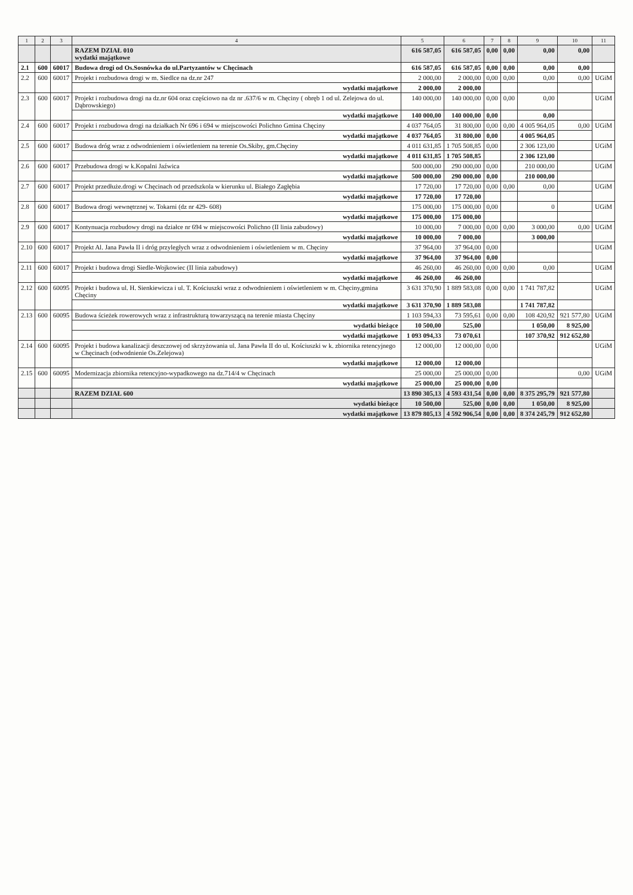| 1 | 2 | 3 | 4 | 5 | 6 | 7 | 8 | 9 | 10 | 11 |
| --- | --- | --- | --- | --- | --- | --- | --- | --- | --- | --- |
| | | | RAZEM DZIAŁ 010 wydatki majątkowe | 616 587,05 | 616 587,05 | 0,00 | 0,00 | 0,00 | 0,00 | |
| 2.1 | 600 | 60017 | Budowa drogi od Os.Sosnówka do ul.Partyzantów w Chęcinach | 616 587,05 | 616 587,05 | 0,00 | 0,00 | 0,00 | 0,00 | |
| 2.2 | 600 | 60017 | Projekt i rozbudowa drogi w m. Siedlce na dz.nr 247 | 2 000,00 | 2 000,00 | 0,00 | 0,00 | 0,00 | 0,00 | UGiM |
| | | | wydatki majątkowe | 2 000,00 | 2 000,00 | | | | | |
| 2.3 | 600 | 60017 | Projekt i rozbudowa drogi na dz.nr 604 oraz częściowo na dz nr .637/6 w m. Chęciny ( obręb 1 od ul. Zelejowa do ul. Dąbrowskiego) | 140 000,00 | 140 000,00 | 0,00 | 0,00 | 0,00 | | UGiM |
| | | | wydatki majątkowe | 140 000,00 | 140 000,00 | 0,00 | | 0,00 | | |
| 2.4 | 600 | 60017 | Projekt i rozbudowa drogi na działkach Nr 696 i 694 w miejscowości Polichno Gmina Chęciny | 4 037 764,05 | 31 800,00 | 0,00 | 0,00 | 4 005 964,05 | 0,00 | UGiM |
| | | | wydatki majątkowe | 4 037 764,05 | 31 800,00 | 0,00 | | 4 005 964,05 | | |
| 2.5 | 600 | 60017 | Budowa dróg wraz z odwodnieniem i oświetleniem na terenie Os.Skiby, gm.Chęciny | 4 011 631,85 | 1 705 508,85 | 0,00 | | 2 306 123,00 | | UGiM |
| | | | wydatki majątkowe | 4 011 631,85 | 1 705 508,85 | | | 2 306 123,00 | | |
| 2.6 | 600 | 60017 | Przebudowa drogi w k.Kopalni Jaźwica | 500 000,00 | 290 000,00 | 0,00 | | 210 000,00 | | UGiM |
| | | | wydatki majątkowe | 500 000,00 | 290 000,00 | 0,00 | | 210 000,00 | | |
| 2.7 | 600 | 60017 | Projekt przedłuże.drogi w Chęcinach od przedszkola w kierunku ul. Białego Zagłębia | 17 720,00 | 17 720,00 | 0,00 | 0,00 | 0,00 | | UGiM |
| | | | wydatki majątkowe | 17 720,00 | 17 720,00 | | | | | |
| 2.8 | 600 | 60017 | Budowa drogi wewnętrznej w. Tokarni (dz nr 429- 608) | 175 000,00 | 175 000,00 | 0,00 | | 0 | | UGiM |
| | | | wydatki majątkowe | 175 000,00 | 175 000,00 | | | | | |
| 2.9 | 600 | 60017 | Kontynuacja rozbudowy drogi na działce nr 694 w miejscowości Polichno (II linia zabudowy) | 10 000,00 | 7 000,00 | 0,00 | 0,00 | 3 000,00 | 0,00 | UGiM |
| | | | wydatki majątkowe | 10 000,00 | 7 000,00 | | | 3 000,00 | | |
| 2.10 | 600 | 60017 | Projekt Al. Jana Pawła II i dróg przyległych wraz z odwodnieniem i oświetleniem w m. Chęciny | 37 964,00 | 37 964,00 | 0,00 | | | | UGiM |
| | | | wydatki majątkowe | 37 964,00 | 37 964,00 | 0,00 | | | | |
| 2.11 | 600 | 60017 | Projekt i budowa drogi Siedle-Wojkowiec (II linia zabudowy) | 46 260,00 | 46 260,00 | 0,00 | 0,00 | 0,00 | | UGiM |
| | | | wydatki majątkowe | 46 260,00 | 46 260,00 | | | | | |
| 2.12 | 600 | 60095 | Projekt i budowa ul. H. Sienkiewicza i ul. T. Kościuszki wraz z odwodnieniem i oświetleniem w m. Chęciny,gmina Chęciny | 3 631 370,90 | 1 889 583,08 | 0,00 | 0,00 | 1 741 787,82 | | UGiM |
| | | | wydatki majątkowe | 3 631 370,90 | 1 889 583,08 | | | 1 741 787,82 | | |
| 2.13 | 600 | 60095 | Budowa ścieżek rowerowych wraz z infrastrukturą towarzyszącą na terenie miasta Chęciny | 1 103 594,33 | 73 595,61 | 0,00 | 0,00 | 108 420,92 | 921 577,80 | UGiM |
| | | | wydatki bieżące | 10 500,00 | 525,00 | | | 1 050,00 | 8 925,00 | |
| | | | wydatki majątkowe | 1 093 094,33 | 73 070,61 | | | 107 370,92 | 912 652,80 | |
| 2.14 | 600 | 60095 | Projekt i budowa kanalizacji deszczowej od skrzyżowania ul. Jana Pawła II do ul. Kościuszki w k. zbiornika retencyjnego w Chęcinach (odwodnienie Os.Zelejowa) | 12 000,00 | 12 000,00 | 0,00 | | | | UGiM |
| | | | wydatki majątkowe | 12 000,00 | 12 000,00 | | | | | |
| 2.15 | 600 | 60095 | Modernizacja zbiornika retencyjno-wypadkowego na dz.714/4 w Chęcinach | 25 000,00 | 25 000,00 | 0,00 | | | 0,00 | UGiM |
| | | | wydatki majątkowe | 25 000,00 | 25 000,00 | 0,00 | | | | |
| | | | RAZEM DZIAŁ 600 | 13 890 305,13 | 4 593 431,54 | 0,00 | 0,00 | 8 375 295,79 | 921 577,80 | |
| | | | wydatki bieżące | 10 500,00 | 525,00 | 0,00 | 0,00 | 1 050,00 | 8 925,00 | |
| | | | wydatki majątkowe | 13 879 805,13 | 4 592 906,54 | 0,00 | 0,00 | 8 374 245,79 | 912 652,80 | |